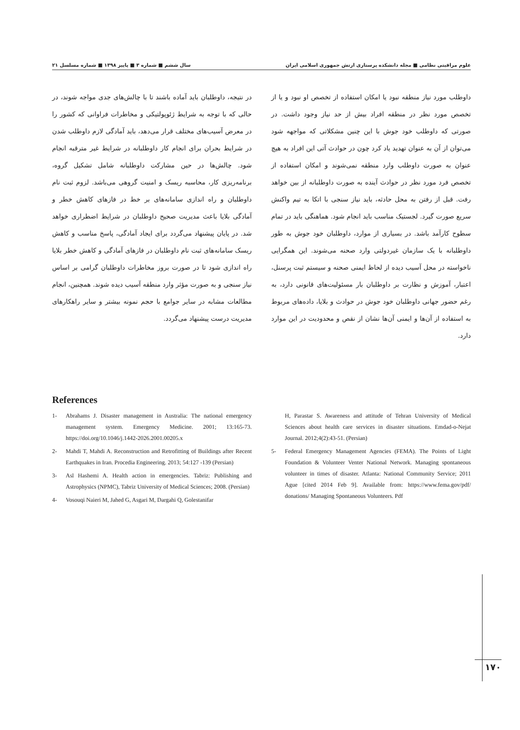علوم مراقبتی نظامی ■ مجله دانشکده پرستاری ارتش جمهوری اسلامی ایران سال ششم ■ شماره ۳ ■ پاییز ۱۳۹۸ ■ شماره مسلسل ۲۱
داوطلب مورد نیاز منطقه نبود یا امکان استفاده از تخصص او نبود و یا از تخصص مورد نظر در منطقه افراد بیش از حد نیاز وجود داشت. در صورتی که داوطلب خود جوش با این چنین مشکلاتی که مواجهه شود می‌توان از آن به عنوان تهدید یاد کرد چون در حوادث آتی این افراد به هیچ عنوان به صورت داوطلب وارد منطقه نمی‌شوند و امکان استفاده از تخصص فرد مورد نظر در حوادث آینده به صورت داوطلبانه از بین خواهد رفت. قبل از رفتن به محل حادثه، باید نیاز سنجی با اتکا به تیم واکنش سریع صورت گیرد. لجستیک مناسب باید انجام شود. هماهنگی باید در تمام سطوح کارآمد باشد. در بسیاری از موارد، داوطلبان خود جوش به طور داوطلبانه با یک سازمان غیردولتی وارد صحنه می‌شوند. این همگرایی ناخواسته در محل آسیب دیده از لحاظ ایمنی صحنه و سیستم ثبت پرسنل، اعتبار، آموزش و نظارت بر داوطلبان بار مسئولیت‌های قانونی دارد، به رغم حضور جهانی داوطلبان خود جوش در حوادث و بلایا، داده‌های مربوط به استفاده از آن‌ها و ایمنی آن‌ها نشان از نقص و محدودیت در این موارد دارد.
در نتیجه، داوطلبان باید آماده باشند تا با چالش‌های جدی مواجه شوند، در حالی که با توجه به شرایط ژئوپولتیکی و مخاطرات فراوانی که کشور را در معرض آسیب‌های مختلف قرار می‌دهد، باید آمادگی لازم داوطلب شدن در شرایط بحران برای انجام کار داوطلبانه در شرایط غیر مترقبه انجام شود. چالش‌ها در حین مشارکت داوطلبانه شامل تشکیل گروه، برنامه‌ریزی کار، محاسبه ریسک و امنیت گروهی می‌باشد. لزوم ثبت نام داوطلبان و راه اندازی سامانه‌های بر خط در فازهای کاهش خطر و آمادگی بلایا باعث مدیریت صحیح داوطلبان در شرایط اضطراری خواهد شد. در پایان پیشنهاد می‌گردد برای ایجاد آمادگی، پاسخ مناسب و کاهش ریسک سامانه‌های ثبت نام داوطلبان در فازهای آمادگی و کاهش خطر بلایا راه اندازی شود تا در صورت بروز مخاطرات داوطلبان گرامی بر اساس نیاز سنجی و به صورت مؤثر وارد منطقه آسیب دیده شوند. همچنین، انجام مطالعات مشابه در سایر جوامع با حجم نمونه بیشتر و سایر راهکارهای مدیریت درست پیشنهاد می‌گردد.
References
1- Abrahams J. Disaster management in Australia: The national emergency management system. Emergency Medicine. 2001; 13:165-73. https://doi.org/10.1046/j.1442-2026.2001.00205.x
2- Mahdi T, Mahdi A. Reconstruction and Retrofitting of Buildings after Recent Earthquakes in Iran. Procedia Engineering. 2013; 54:127 -139 (Persian)
3- Asl Hashemi A. Health action in emergencies. Tabriz: Publishing and Astrophysics (NPMC), Tabriz University of Medical Sciences; 2008. (Persian)
4- Vosouqi Naieri M, Jahed G, Asgari M, Dargahi Q, Golestanifar
H, Parastar S. Awareness and attitude of Tehran University of Medical Sciences about health care services in disaster situations. Emdad-o-Nejat Journal. 2012;4(2):43-51. (Persian)
5- Federal Emergency Management Agencies (FEMA). The Points of Light Foundation & Volunteer Venter National Network. Managing spontaneous volunteer in times of disaster. Atlanta: National Community Service; 2011 Ague [cited 2014 Feb 9]. Available from: https://www.fema.gov/pdf/ donations/ Managing Spontaneous Volunteers. Pdf
۱۷۰